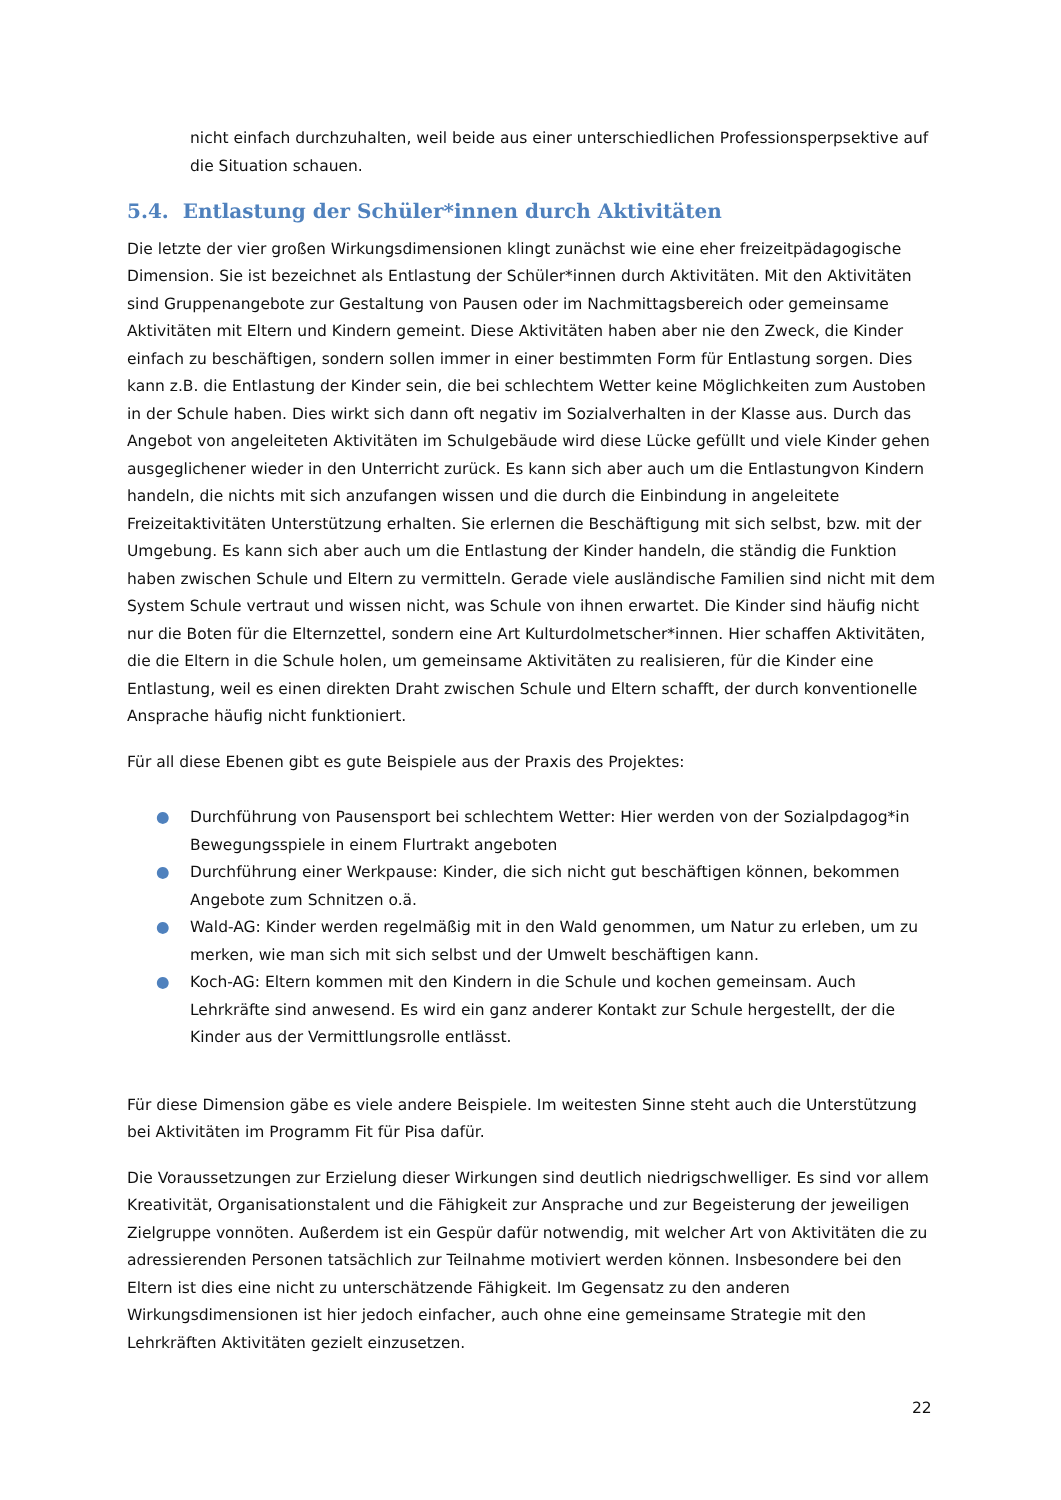nicht einfach durchzuhalten, weil beide aus einer unterschiedlichen Professionsperpsektive auf die Situation schauen.
5.4. Entlastung der Schüler*innen durch Aktivitäten
Die letzte der vier großen Wirkungsdimensionen klingt zunächst wie eine eher freizeitpädagogische Dimension. Sie ist bezeichnet als Entlastung der Schüler*innen durch Aktivitäten. Mit den Aktivitäten sind Gruppenangebote zur Gestaltung von Pausen oder im Nachmittagsbereich oder gemeinsame Aktivitäten mit Eltern und Kindern gemeint. Diese Aktivitäten haben aber nie den Zweck, die Kinder einfach zu beschäftigen, sondern sollen immer in einer bestimmten Form für Entlastung sorgen. Dies kann z.B. die Entlastung der Kinder sein, die bei schlechtem Wetter keine Möglichkeiten zum Austoben in der Schule haben. Dies wirkt sich dann oft negativ im Sozialverhalten in der Klasse aus. Durch das Angebot von angeleiteten Aktivitäten im Schulgebäude wird diese Lücke gefüllt und viele Kinder gehen ausgeglichener wieder in den Unterricht zurück. Es kann sich aber auch um die Entlastungvon Kindern handeln, die nichts mit sich anzufangen wissen und die durch die Einbindung in angeleitete Freizeitaktivitäten Unterstützung erhalten. Sie erlernen die Beschäftigung mit sich selbst, bzw. mit der Umgebung. Es kann sich aber auch um die Entlastung der Kinder handeln, die ständig die Funktion haben zwischen Schule und Eltern zu vermitteln. Gerade viele ausländische Familien sind nicht mit dem System Schule vertraut und wissen nicht, was Schule von ihnen erwartet. Die Kinder sind häufig nicht nur die Boten für die Elternzettel, sondern eine Art Kulturdolmetscher*innen. Hier schaffen Aktivitäten, die die Eltern in die Schule holen, um gemeinsame Aktivitäten zu realisieren, für die Kinder eine Entlastung, weil es einen direkten Draht zwischen Schule und Eltern schafft, der durch konventionelle Ansprache häufig nicht funktioniert.
Für all diese Ebenen gibt es gute Beispiele aus der Praxis des Projektes:
● Durchführung von Pausensport bei schlechtem Wetter: Hier werden von der Sozialpdagog*in Bewegungsspiele in einem Flurtrakt angeboten
● Durchführung einer Werkpause: Kinder, die sich nicht gut beschäftigen können, bekommen Angebote zum Schnitzen o.ä.
● Wald-AG: Kinder werden regelmäßig mit in den Wald genommen, um Natur zu erleben, um zu merken, wie man sich mit sich selbst und der Umwelt beschäftigen kann.
● Koch-AG: Eltern kommen mit den Kindern in die Schule und kochen gemeinsam. Auch Lehrkräfte sind anwesend. Es wird ein ganz anderer Kontakt zur Schule hergestellt, der die Kinder aus der Vermittlungsrolle entlässt.
Für diese Dimension gäbe es viele andere Beispiele. Im weitesten Sinne steht auch die Unterstützung bei Aktivitäten im Programm Fit für Pisa dafür.
Die Voraussetzungen zur Erzielung dieser Wirkungen sind deutlich niedrigschwelliger. Es sind vor allem Kreativität, Organisationstalent und die Fähigkeit zur Ansprache und zur Begeisterung der jeweiligen Zielgruppe vonnöten. Außerdem ist ein Gespür dafür notwendig, mit welcher Art von Aktivitäten die zu adressierenden Personen tatsächlich zur Teilnahme motiviert werden können. Insbesondere bei den Eltern ist dies eine nicht zu unterschätzende Fähigkeit. Im Gegensatz zu den anderen Wirkungsdimensionen ist hier jedoch einfacher, auch ohne eine gemeinsame Strategie mit den Lehrkräften Aktivitäten gezielt einzusetzen.
22